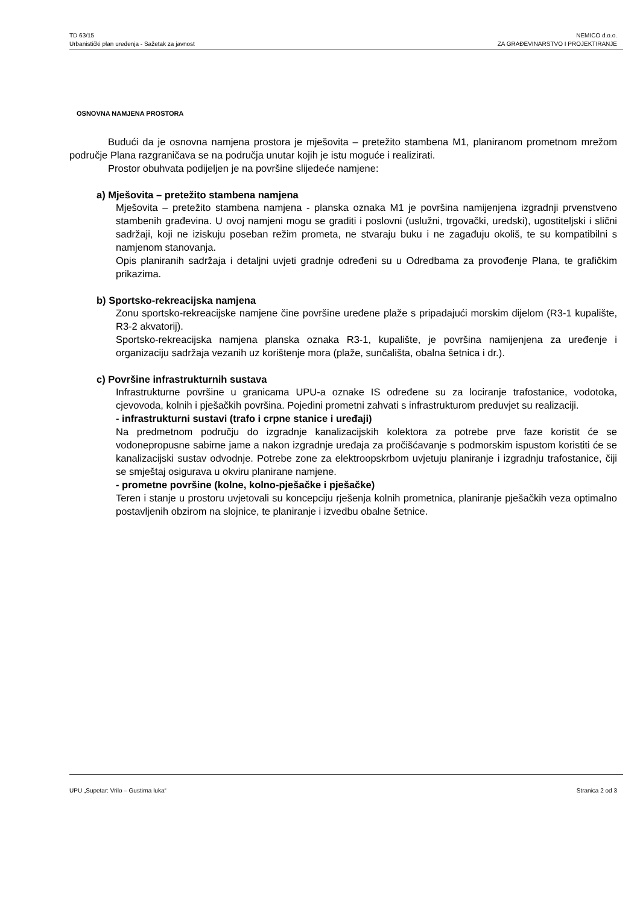TD 63/15
Urbanistički plan uređenja - Sažetak za javnost
NEMICO d.o.o.
ZA GRAĐEVINARSTVO I PROJEKTIRANJE
OSNOVNA NAMJENA PROSTORA
Budući da je osnovna namjena prostora je mješovita – pretežito stambena M1, planiranom prometnom mrežom područje Plana razgraničava se na područja unutar kojih je istu moguće i realizirati.
Prostor obuhvata podijeljen je na površine slijedeće namjene:
a) Mješovita – pretežito stambena namjena
Mješovita – pretežito stambena namjena - planska oznaka M1 je površina namijenjena izgradnji prvenstveno stambenih građevina. U ovoj namjeni mogu se graditi i poslovni (uslužni, trgovački, uredski), ugostiteljski i slični sadržaji, koji ne iziskuju poseban režim prometa, ne stvaraju buku i ne zagađuju okoliš, te su kompatibilni s namjenom stanovanja.
Opis planiranih sadržaja i detaljni uvjeti gradnje određeni su u Odredbama za provođenje Plana, te grafičkim prikazima.
b) Sportsko-rekreacijska namjena
Zonu sportsko-rekreacijske namjene čine površine uređene plaže s pripadajući morskim dijelom (R3-1 kupalište, R3-2 akvatorij).
Sportsko-rekreacijska namjena planska oznaka R3-1, kupalište, je površina namijenjena za uređenje i organizaciju sadržaja vezanih uz korištenje mora (plaže, sunčališta, obalna šetnica i dr.).
c) Površine infrastrukturnih sustava
Infrastrukturne površine u granicama UPU-a oznake IS određene su za lociranje trafostanice, vodotoka, cjevovoda, kolnih i pješačkih površina. Pojedini prometni zahvati s infrastrukturom preduvjet su realizaciji.
- infrastrukturni sustavi (trafo i crpne stanice i uređaji)
Na predmetnom području do izgradnje kanalizacijskih kolektora za potrebe prve faze koristit će se vodonepropusne sabirne jame a nakon izgradnje uređaja za pročišćavanje s podmorskim ispustom koristiti će se kanalizacijski sustav odvodnje. Potrebe zone za elektroopskrbom uvjetuju planiranje i izgradnju trafostanice, čiji se smještaj osigurava u okviru planirane namjene.
- prometne površine (kolne, kolno-pješačke i pješačke)
Teren i stanje u prostoru uvjetovali su koncepciju rješenja kolnih prometnica, planiranje pješačkih veza optimalno postavljenih obzirom na slojnice, te planiranje i izvedbu obalne šetnice.
UPU „Supetar: Vrilo – Gustirna luka“
Stranica 2 od 3